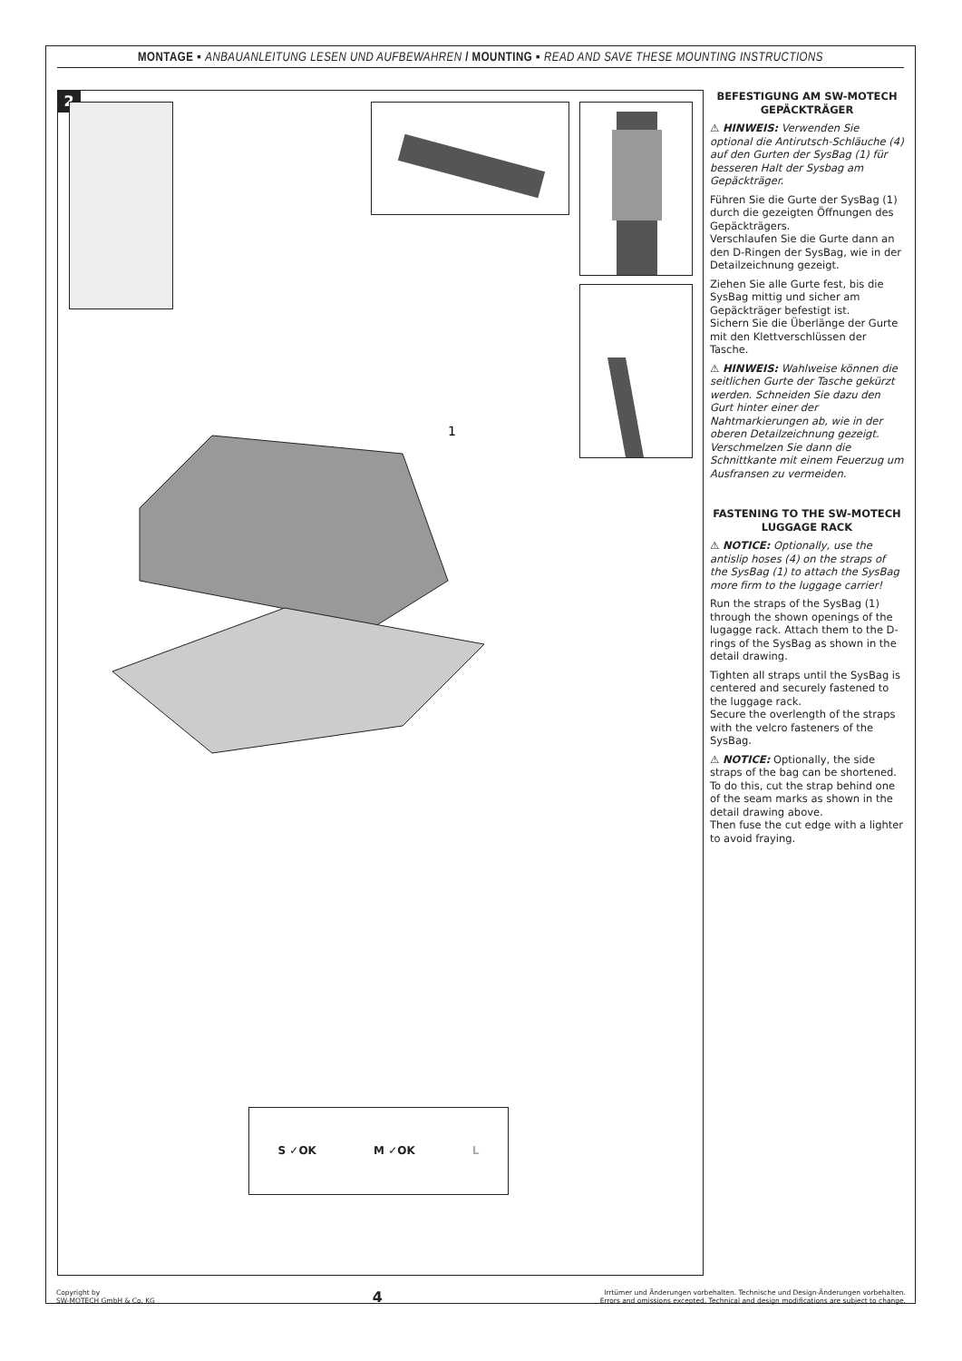MONTAGE ▪ ANBAUANLEITUNG LESEN UND AUFBEWAHREN / MOUNTING ▪ READ AND SAVE THESE MOUNTING INSTRUCTIONS
2
1
S ✓OK M ✓OK L
BEFESTIGUNG AM SW-MOTECH GEPÄCKTRÄGER
⚠ HINWEIS: Verwenden Sie optional die Antirutsch-Schläuche (4) auf den Gurten der SysBag (1) für besseren Halt der Sysbag am Gepäckträger.
Führen Sie die Gurte der SysBag (1) durch die gezeigten Öffnungen des Gepäckträgers.
Verschlaufen Sie die Gurte dann an den D-Ringen der SysBag, wie in der Detailzeichnung gezeigt.
Ziehen Sie alle Gurte fest, bis die SysBag mittig und sicher am Gepäckträger befestigt ist.
Sichern Sie die Überlänge der Gurte mit den Klettverschlüssen der Tasche.
⚠ HINWEIS: Wahlweise können die seitlichen Gurte der Tasche gekürzt werden. Schneiden Sie dazu den Gurt hinter einer der Nahtmarkierungen ab, wie in der oberen Detailzeichnung gezeigt.
Verschmelzen Sie dann die Schnittkante mit einem Feuerzug um Ausfransen zu vermeiden.
FASTENING TO THE SW-MOTECH LUGGAGE RACK
⚠ NOTICE: Optionally, use the antislip hoses (4) on the straps of the SysBag (1) to attach the SysBag more firm to the luggage carrier!
Run the straps of the SysBag (1) through the shown openings of the lugagge rack. Attach them to the D-rings of the SysBag as shown in the detail drawing.
Tighten all straps until the SysBag is centered and securely fastened to the luggage rack.
Secure the overlength of the straps with the velcro fasteners of the SysBag.
⚠ NOTICE: Optionally, the side straps of the bag can be shortened. To do this, cut the strap behind one of the seam marks as shown in the detail drawing above.
Then fuse the cut edge with a lighter to avoid fraying.
Copyright by
SW-MOTECH GmbH & Co. KG
4
Irrtümer und Änderungen vorbehalten. Technische und Design-Änderungen vorbehalten.
Errors and omissions excepted. Technical and design modifications are subject to change.